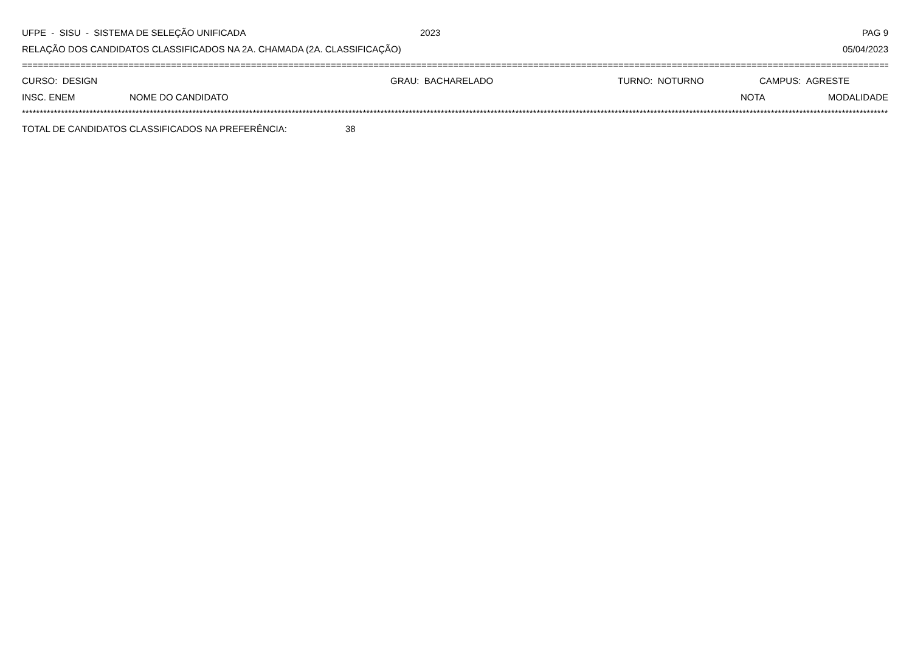UFPE - SISU - SISTEMA DE SELEÇÃO UNIFICADA 2023 PAG 9
RELAÇÃO DOS CANDIDATOS CLASSIFICADOS NA 2A. CHAMADA (2A. CLASSIFICAÇÃO) 05/04/2023
=============================================================================================================================================================================================
CURSO: DESIGN GRAU: BACHARELADO TURNO: NOTURNO CAMPUS: AGRESTE
INSC. ENEM NOME DO CANDIDATO NOTA MODALIDADE
*****************************************************************************************************************************************************************************************************************************************************
TOTAL DE CANDIDATOS CLASSIFICADOS NA PREFERÊNCIA: 38